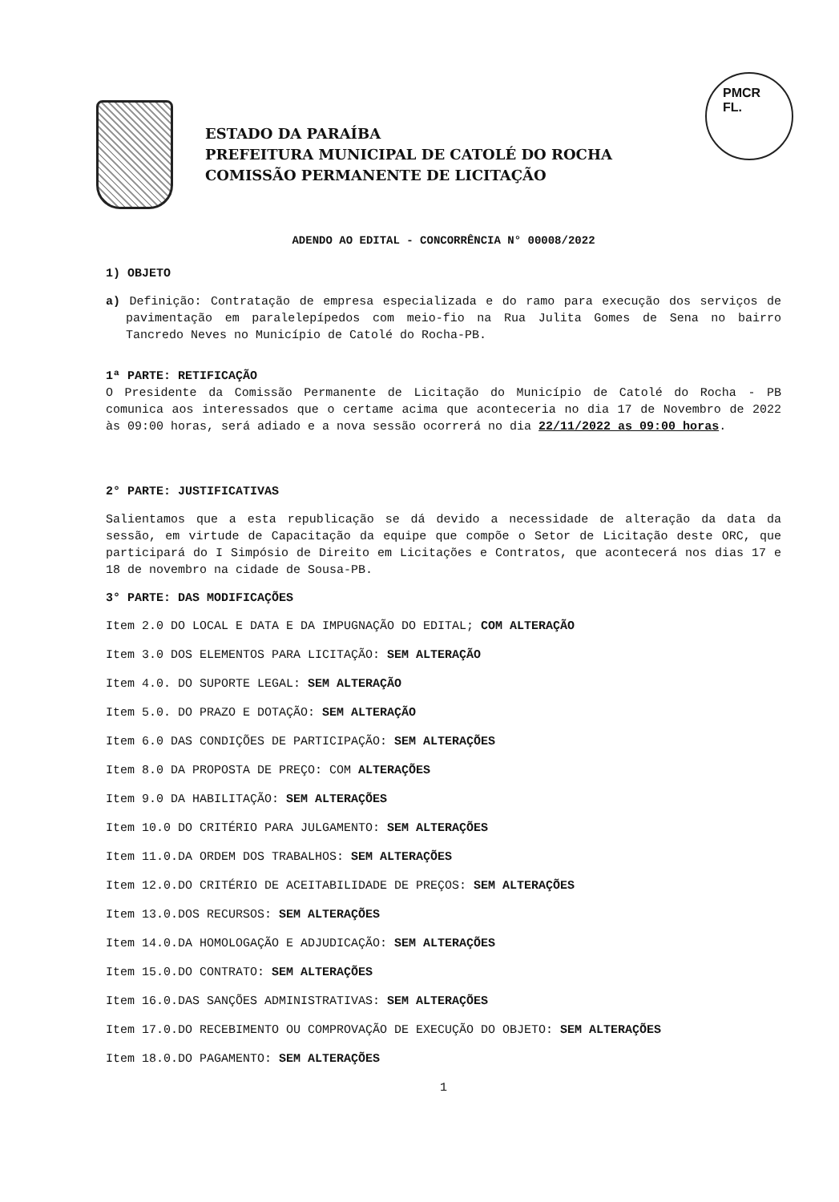ESTADO DA PARAÍBA
PREFEITURA MUNICIPAL DE CATOLÉ DO ROCHA
COMISSÃO PERMANENTE DE LICITAÇÃO
PMCR
FL.
ADENDO AO EDITAL - CONCORRÊNCIA N° 00008/2022
1) OBJETO
a) Definição: Contratação de empresa especializada e do ramo para execução dos serviços de pavimentação em paralelepípedos com meio-fio na Rua Julita Gomes de Sena no bairro Tancredo Neves no Município de Catolé do Rocha-PB.
1ª PARTE: RETIFICAÇÃO
O Presidente da Comissão Permanente de Licitação do Município de Catolé do Rocha - PB comunica aos interessados que o certame acima que aconteceria no dia 17 de Novembro de 2022 às 09:00 horas, será adiado e a nova sessão ocorrerá no dia 22/11/2022 as 09:00 horas.
2° PARTE: JUSTIFICATIVAS
Salientamos que a esta republicação se dá devido a necessidade de alteração da data da sessão, em virtude de Capacitação da equipe que compõe o Setor de Licitação deste ORC, que participará do I Simpósio de Direito em Licitações e Contratos, que acontecerá nos dias 17 e 18 de novembro na cidade de Sousa-PB.
3° PARTE: DAS MODIFICAÇÕES
Item 2.0 DO LOCAL E DATA E DA IMPUGNAÇÃO DO EDITAL; COM ALTERAÇÃO
Item 3.0 DOS ELEMENTOS PARA LICITAÇÃO: SEM ALTERAÇÃO
Item 4.0. DO SUPORTE LEGAL: SEM ALTERAÇÃO
Item 5.0. DO PRAZO E DOTAÇÃO: SEM ALTERAÇÃO
Item 6.0 DAS CONDIÇÕES DE PARTICIPAÇÃO: SEM ALTERAÇÕES
Item 8.0 DA PROPOSTA DE PREÇO: COM ALTERAÇÕES
Item 9.0 DA HABILITAÇÃO: SEM ALTERAÇÕES
Item 10.0 DO CRITÉRIO PARA JULGAMENTO: SEM ALTERAÇÕES
Item 11.0.DA ORDEM DOS TRABALHOS: SEM ALTERAÇÕES
Item 12.0.DO CRITÉRIO DE ACEITABILIDADE DE PREÇOS: SEM ALTERAÇÕES
Item 13.0.DOS RECURSOS: SEM ALTERAÇÕES
Item 14.0.DA HOMOLOGAÇÃO E ADJUDICAÇÃO: SEM ALTERAÇÕES
Item 15.0.DO CONTRATO: SEM ALTERAÇÕES
Item 16.0.DAS SANÇÕES ADMINISTRATIVAS: SEM ALTERAÇÕES
Item 17.0.DO RECEBIMENTO OU COMPROVAÇÃO DE EXECUÇÃO DO OBJETO: SEM ALTERAÇÕES
Item 18.0.DO PAGAMENTO: SEM ALTERAÇÕES
1